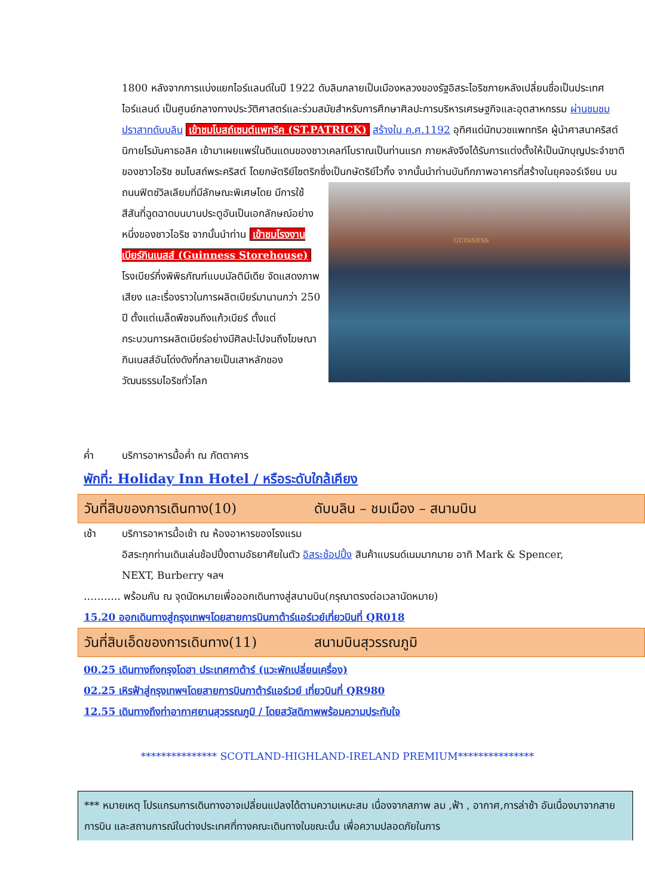1800 หลังจากการแบ่งแยกไอร์แลนด์ในปี 1922 ดับลินกลายเป็นเมืองหลวงของรัฐอิสระไอริชภายหลังเปลี่ยนชื่อเป็นประเทศไอร์แลนด์ เป็นศูนย์กลางทางประวัติศาสตร์และร่วมสมัยสำหรับการศึกษาศิลปะการบริหารเศรษฐกิจและอุตสาหกรรม ผ่านชมชมปราสาทดับบลิน เข้าชมโบสถ์เซนต์แพทริค (ST.PATRICK) สร้างใน ค.ศ.1192 อุทิศแด่นักบวชแพททริค ผู้นำศาสนาคริสต์นิกายโรมันคาธอลิค เข้ามาเผยแพร่ในดินแดนของชาวเคลท์โบราณเป็นท่านแรก ภายหลังจึงได้รับการแต่งตั้งให้เป็นนักบุญประจำชาติของชาวไอริช ชมโบสถ์พระคริสต์ โดยกษัตริย์ไซตริกซึ่งเป็นกษัตริย์ไวกิ้ง จากนั้นนำท่านบันทึกภาพอาคารที่สร้างในยุคจอร์เจียน บน
GUINNESS
ถนนฟิตซ์วิลเลียมที่มีลักษณะพิเศษโดย มีการใช้สีสันที่ฉูดฉาดบนบานประตูอันเป็นเอกลักษณ์อย่างหนึ่งของชาวไอริช จากนั้นนำท่าน เข้าชมโรงงานเบียร์กินเนสส์ (Guinness Storehouse) โรงเบียร์กึ่งพิพิธภัณฑ์แบบมัลติมีเดีย จัดแสดงภาพ เสียง และเรื่องราวในการผลิตเบียร์มานานกว่า 250 ปี ตั้งแต่เมล็ดพืชจนถึงแก้วเบียร์ ตั้งแต่กระบวนการผลิตเบียร์อย่างมีศิลปะไปจนถึงโฆษณากินเนสส์อันโด่งดังที่กลายเป็นเสาหลักของวัฒนธรรมไอริชทั่วโลก
ค่ำ บริการอาหารมื้อค่ำ ณ ภัตตาคาร
พักที่: Holiday Inn Hotel / หรือระดับใกล้เคียง
วันที่สิบของการเดินทาง(10) ดับบลิน – ชมเมือง – สนามบิน
เช้า บริการอาหารมื้อเช้า ณ ห้องอาหารของโรงแรม
อิสระทุกท่านเดินเล่นช้อปปิ้งตามอัธยาศัยในตัว อิสระช้อปปิ้ง สินค้าแบรนด์เนมมากมาย อาทิ Mark & Spencer, NEXT, Burberry ฯลฯ
……….. พร้อมกัน ณ จุดนัดหมายเพื่อออกเดินทางสู่สนามบิน(กรุณาตรงต่อเวลานัดหมาย)
15.20 ออกเดินทางสู่กรุงเทพฯโดยสายการบินกาต้าร์แอร์เวย์เที่ยวบินที่ QR018
วันที่สิบเอ็ดของการเดินทาง(11) สนามบินสุวรรณภูมิ
00.25 เดินทางถึงกรุงโดฮา ประเทศกาต้าร์ (แวะพักเปลี่ยนเครื่อง)
02.25 เหิรฟ้าสู่กรุงเทพฯโดยสายการบินกาต้าร์แอร์เวย์ เที่ยวบินที่ QR980
12.55 เดินทางถึงท่าอากาศยานสุวรรณภูมิ / โดยสวัสดิภาพพร้อมความประทับใจ
*************** SCOTLAND-HIGHLAND-IRELAND PREMIUM***************
*** หมายเหตุ โปรแกรมการเดินทางอาจเปลี่ยนแปลงได้ตามความเหมะสม เนื่องจากสภาพ ลม ,ฟ้า , อากาศ,การล่าช้า อันเนื่องมาจากสายการบิน และสถานการณ์ในต่างประเทศที่ทางคณะเดินทางในขณะนั้น เพื่อความปลอดภัยในการ